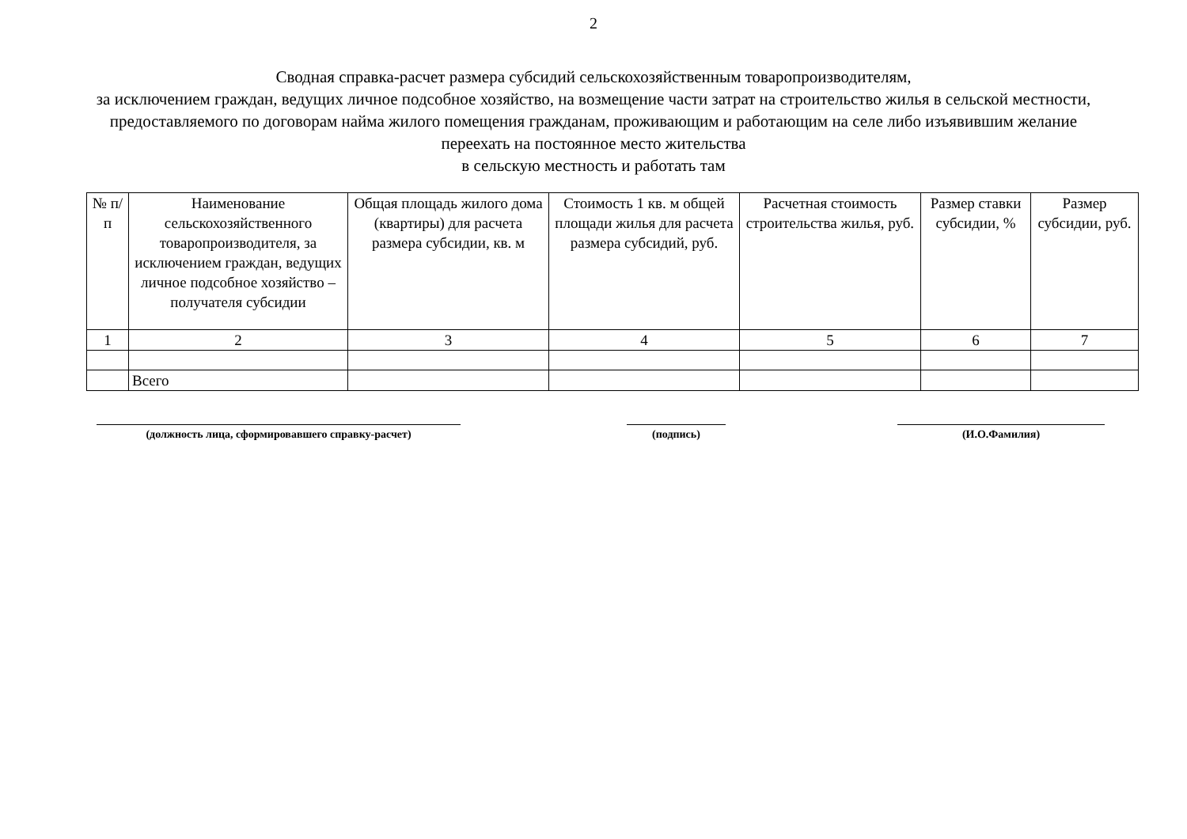2
Сводная справка-расчет размера субсидий сельскохозяйственным товаропроизводителям,
за исключением граждан, ведущих личное подсобное хозяйство, на возмещение части затрат на строительство жилья в сельской местности, предоставляемого по договорам найма жилого помещения гражданам, проживающим и работающим на селе либо изъявившим желание переехать на постоянное место жительства
в сельскую местность и работать там
| № п/п | Наименование сельскохозяйственного товаропроизводителя, за исключением граждан, ведущих личное подсобное хозяйство – получателя субсидии | Общая площадь жилого дома (квартиры) для расчета размера субсидии, кв. м | Стоимость 1 кв. м общей площади жилья для расчета размера субсидий, руб. | Расчетная стоимость строительства жилья, руб. | Размер ставки субсидии, % | Размер субсидии, руб. |
| --- | --- | --- | --- | --- | --- | --- |
| 1 | 2 | 3 | 4 | 5 | 6 | 7 |
| | Всего | | | | | |
(должность лица, сформировавшего справку-расчет) (подпись) (И.О.Фамилия)